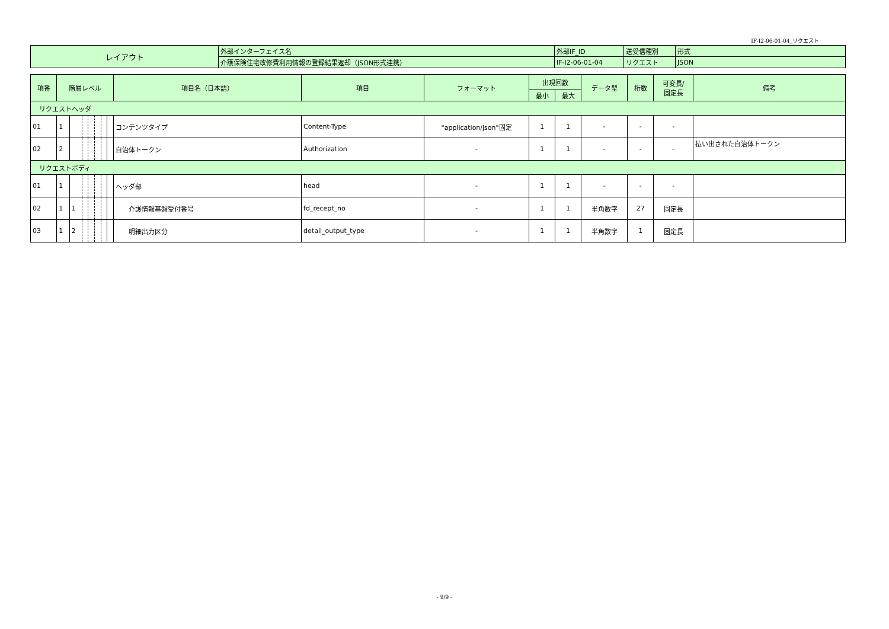IF-I2-06-01-04_リクエスト
| レイアウト | 外部インターフェイス名 | 外部IF_ID | 送受信種別 | 形式 |
| | 介護保険住宅改修費利用情報の登録結果返却（JSON形式連携） | IF-I2-06-01-04 | リクエスト | JSON |
| 項番 | 階層レベル | | | | | | | 項目名（日本語） | 項目 | フォーマット | 出現回数 | | データ型 | 桁数 | 可変長/ 固定長 | 備考 |
| --- | --- | --- | --- | --- | --- | --- | --- | --- | --- | --- | --- | --- | --- | --- | --- | --- |
| | | | | | | | | | | | 最小 | 最大 | | | | |
| リクエストヘッダ | | | | | | | | | | | | | | | | |
| 01 | 1 | | | | | | | コンテンツタイプ | Content-Type | "application/json"固定 | 1 | 1 | - | - | - | |
| 02 | 2 | | | | | | | 自治体トークン | Authorization | - | 1 | 1 | - | - | - | 払い出された自治体トークン |
| リクエストボディ | | | | | | | | | | | | | | | | |
| 01 | 1 | | | | | | | ヘッダ部 | head | - | 1 | 1 | - | - | - | |
| 02 | 1 | 1 | | | | | | 介護情報基盤受付番号 | fd_recept_no | - | 1 | 1 | 半角数字 | 27 | 固定長 | |
| 03 | 1 | 2 | | | | | | 明細出力区分 | detail_output_type | - | 1 | 1 | 半角数字 | 1 | 固定長 | |
- 9/9 -